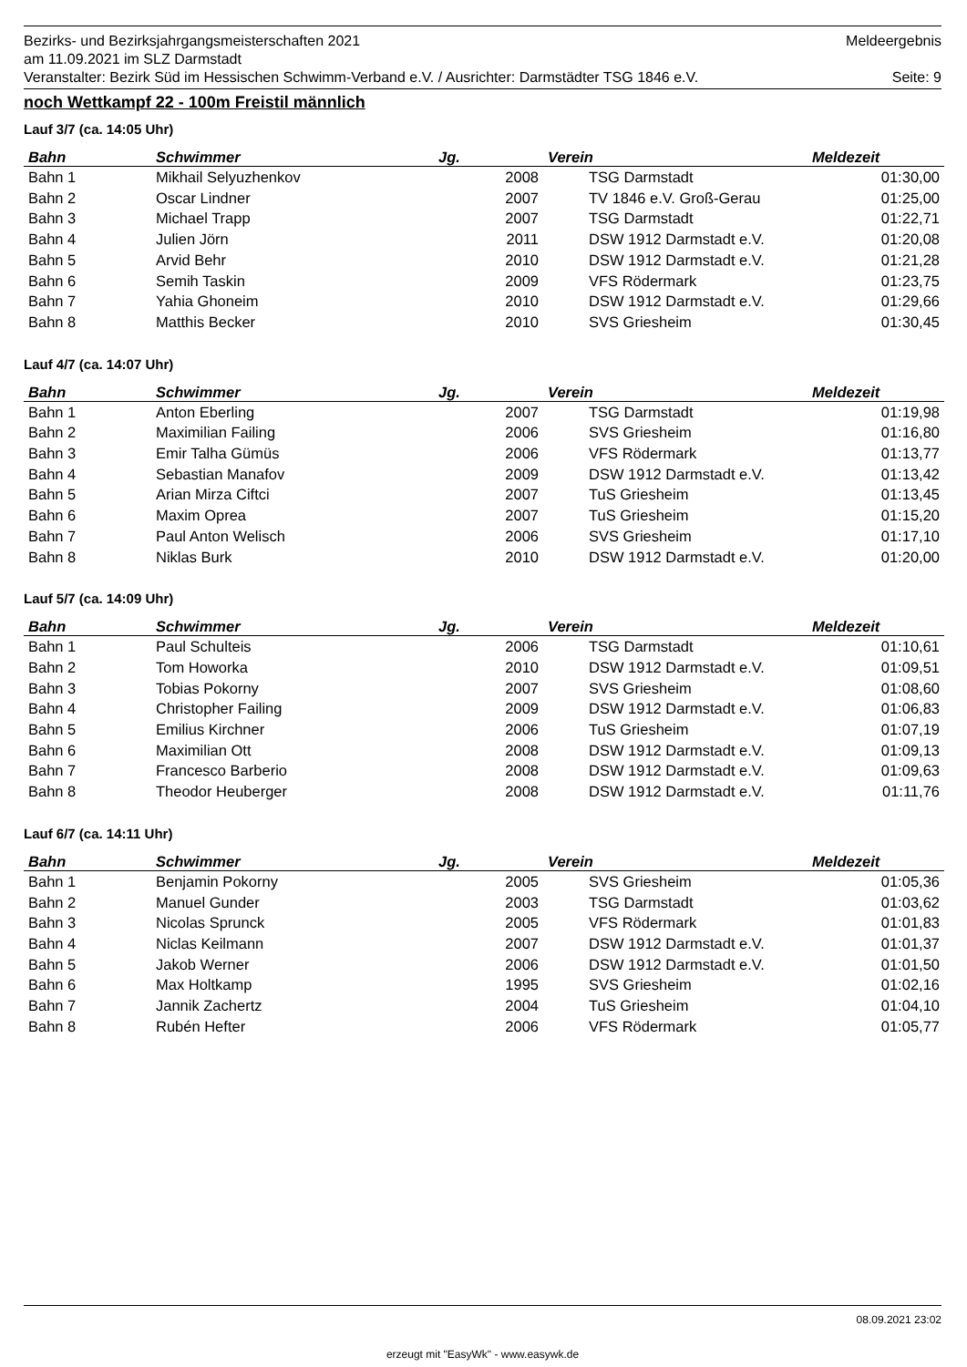Bezirks- und Bezirksjahrgangsmeisterschaften 2021 Meldeergebnis
am 11.09.2021 im SLZ Darmstadt
Veranstalter: Bezirk Süd im Hessischen Schwimm-Verband e.V. / Ausrichter: Darmstädter TSG 1846 e.V. Seite: 9
noch Wettkampf 22 - 100m Freistil männlich
Lauf 3/7 (ca. 14:05 Uhr)
| Bahn | Schwimmer | Jg. | Verein | Meldezeit |
| --- | --- | --- | --- | --- |
| Bahn 1 | Mikhail Selyuzhenkov | 2008 | TSG Darmstadt | 01:30,00 |
| Bahn 2 | Oscar Lindner | 2007 | TV 1846 e.V. Groß-Gerau | 01:25,00 |
| Bahn 3 | Michael Trapp | 2007 | TSG Darmstadt | 01:22,71 |
| Bahn 4 | Julien Jörn | 2011 | DSW 1912 Darmstadt e.V. | 01:20,08 |
| Bahn 5 | Arvid Behr | 2010 | DSW 1912 Darmstadt e.V. | 01:21,28 |
| Bahn 6 | Semih Taskin | 2009 | VFS Rödermark | 01:23,75 |
| Bahn 7 | Yahia Ghoneim | 2010 | DSW 1912 Darmstadt e.V. | 01:29,66 |
| Bahn 8 | Matthis Becker | 2010 | SVS Griesheim | 01:30,45 |
Lauf 4/7 (ca. 14:07 Uhr)
| Bahn | Schwimmer | Jg. | Verein | Meldezeit |
| --- | --- | --- | --- | --- |
| Bahn 1 | Anton Eberling | 2007 | TSG Darmstadt | 01:19,98 |
| Bahn 2 | Maximilian Failing | 2006 | SVS Griesheim | 01:16,80 |
| Bahn 3 | Emir Talha Gümüs | 2006 | VFS Rödermark | 01:13,77 |
| Bahn 4 | Sebastian Manafov | 2009 | DSW 1912 Darmstadt e.V. | 01:13,42 |
| Bahn 5 | Arian Mirza Ciftci | 2007 | TuS Griesheim | 01:13,45 |
| Bahn 6 | Maxim Oprea | 2007 | TuS Griesheim | 01:15,20 |
| Bahn 7 | Paul Anton Welisch | 2006 | SVS Griesheim | 01:17,10 |
| Bahn 8 | Niklas Burk | 2010 | DSW 1912 Darmstadt e.V. | 01:20,00 |
Lauf 5/7 (ca. 14:09 Uhr)
| Bahn | Schwimmer | Jg. | Verein | Meldezeit |
| --- | --- | --- | --- | --- |
| Bahn 1 | Paul Schulteis | 2006 | TSG Darmstadt | 01:10,61 |
| Bahn 2 | Tom Howorka | 2010 | DSW 1912 Darmstadt e.V. | 01:09,51 |
| Bahn 3 | Tobias Pokorny | 2007 | SVS Griesheim | 01:08,60 |
| Bahn 4 | Christopher Failing | 2009 | DSW 1912 Darmstadt e.V. | 01:06,83 |
| Bahn 5 | Emilius Kirchner | 2006 | TuS Griesheim | 01:07,19 |
| Bahn 6 | Maximilian Ott | 2008 | DSW 1912 Darmstadt e.V. | 01:09,13 |
| Bahn 7 | Francesco Barberio | 2008 | DSW 1912 Darmstadt e.V. | 01:09,63 |
| Bahn 8 | Theodor Heuberger | 2008 | DSW 1912 Darmstadt e.V. | 01:11,76 |
Lauf 6/7 (ca. 14:11 Uhr)
| Bahn | Schwimmer | Jg. | Verein | Meldezeit |
| --- | --- | --- | --- | --- |
| Bahn 1 | Benjamin Pokorny | 2005 | SVS Griesheim | 01:05,36 |
| Bahn 2 | Manuel Gunder | 2003 | TSG Darmstadt | 01:03,62 |
| Bahn 3 | Nicolas Sprunck | 2005 | VFS Rödermark | 01:01,83 |
| Bahn 4 | Niclas Keilmann | 2007 | DSW 1912 Darmstadt e.V. | 01:01,37 |
| Bahn 5 | Jakob Werner | 2006 | DSW 1912 Darmstadt e.V. | 01:01,50 |
| Bahn 6 | Max Holtkamp | 1995 | SVS Griesheim | 01:02,16 |
| Bahn 7 | Jannik Zachertz | 2004 | TuS Griesheim | 01:04,10 |
| Bahn 8 | Rubén Hefter | 2006 | VFS Rödermark | 01:05,77 |
08.09.2021 23:02
erzeugt mit "EasyWk" - www.easywk.de